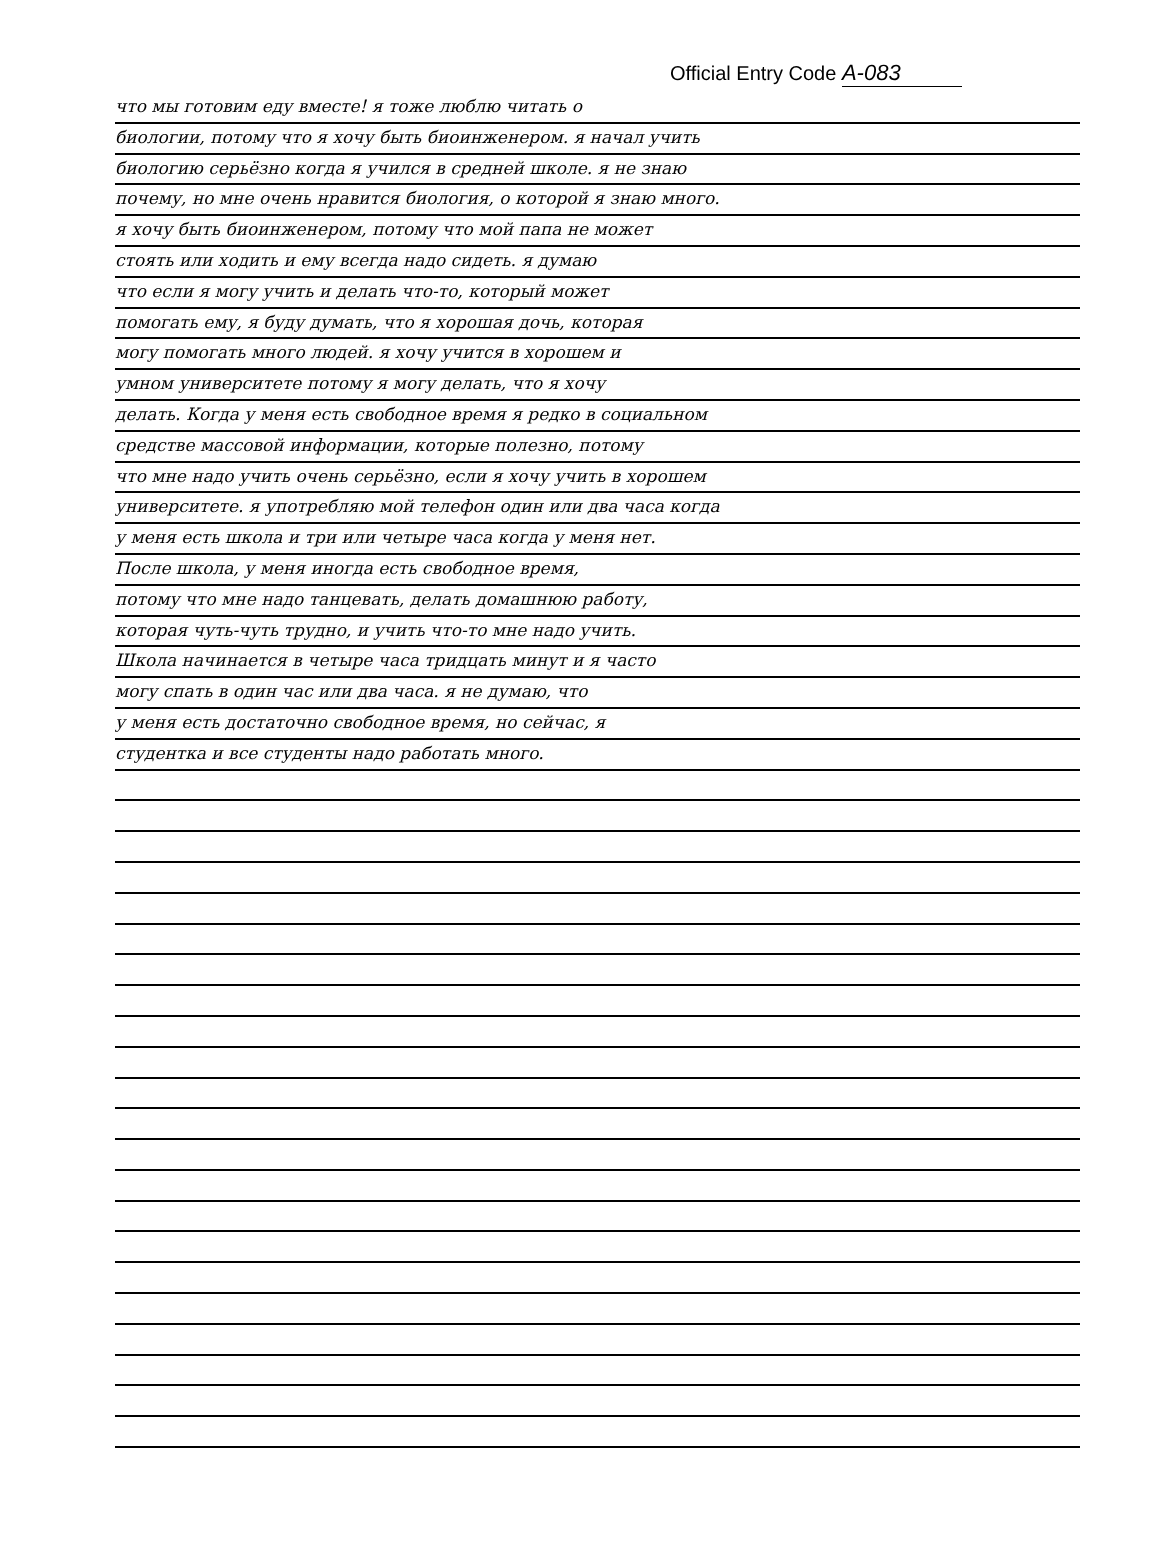Official Entry Code A-083
что мы готовим еду вместе! я тоже люблю читать о
биологии, потому что я хочу быть биоинженером. я начал учить
биологию серьёзно когда я учился в средней школе. я не знаю
почему, но мне очень нравится биология, о которой я знаю много.
я хочу быть биоинженером, потому что мой папа не может
стоять или ходить и ему всегда надо сидеть. я думаю
что если я могу учить и делать что-то, который может
помогать ему, я буду думать, что я хорошая дочь, которая
могу помогать много людей. я хочу учится в хорошем и
умном университете потому я могу делать, что я хочу
делать. Когда у меня есть свободное время я редко в социальном
средстве массовой информации, которые полезно, потому
что мне надо учить очень серьёзно, если я хочу учить в хорошем
университете. я употребляю мой телефон один или два часа когда
у меня есть школа и три или четыре часа когда у меня нет.
После школа, у меня иногда есть свободное время,
потому что мне надо танцевать, делать домашнюю работу,
которая чуть-чуть трудно, и учить что-то мне надо учить.
Школа начинается в четыре часа тридцать минут и я часто
могу спать в один час или два часа. я не думаю, что
у меня есть достаточно свободное время, но сейчас, я
студентка и все студенты надо работать много.